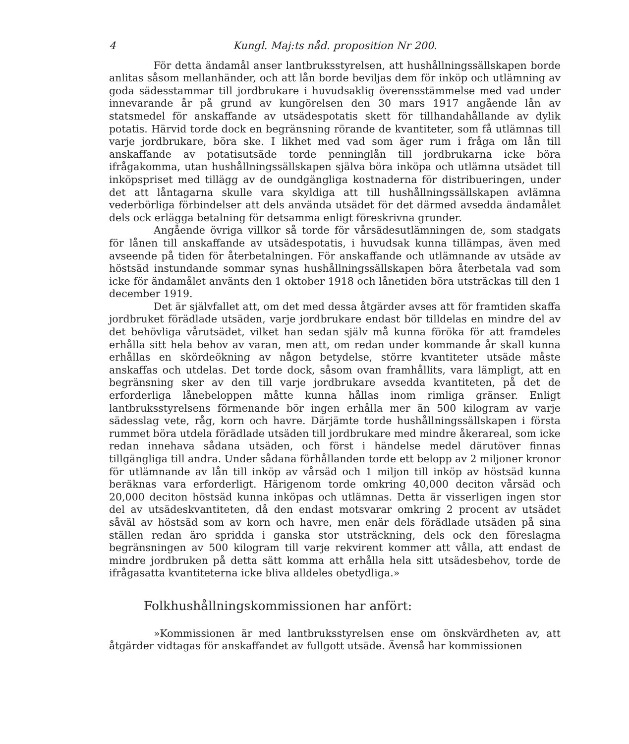4 Kungl. Maj:ts nåd. proposition Nr 200.
För detta ändamål anser lantbruksstyrelsen, att hushållningssällskapen borde anlitas såsom mellanhänder, och att lån borde beviljas dem för inköp och utlämning av goda sädesstammar till jordbrukare i huvudsaklig överensstämmelse med vad under innevarande år på grund av kungörelsen den 30 mars 1917 angående lån av statsmedel för anskaffande av utsädespotatis skett för tillhandahållande av dylik potatis. Härvid torde dock en begränsning rörande de kvantiteter, som få utlämnas till varje jordbrukare, böra ske. I likhet med vad som äger rum i fråga om lån till anskaffande av potatisutsäde torde penninglån till jordbrukarna icke böra ifrågakomma, utan hushållningssällskapen själva böra inköpa och utlämna utsädet till inköpspriset med tillägg av de oundgängliga kostnaderna för distribueringen, under det att låntagarna skulle vara skyldiga att till hushållningssällskapen avlämna vederbörliga förbindelser att dels använda utsädet för det därmed avsedda ändamålet dels ock erlägga betalning för detsamma enligt föreskrivna grunder.
Angående övriga villkor så torde för vårsädesutlämningen de, som stadgats för lånen till anskaffande av utsädespotatis, i huvudsak kunna tillämpas, även med avseende på tiden för återbetalningen. För anskaffande och utlämnande av utsäde av höstsäd instundande sommar synas hushållningssällskapen böra återbetala vad som icke för ändamålet använts den 1 oktober 1918 och lånetiden böra utsträckas till den 1 december 1919.
Det är självfallet att, om det med dessa åtgärder avses att för framtiden skaffa jordbruket förädlade utsäden, varje jordbrukare endast bör tilldelas en mindre del av det behövliga vårutsädet, vilket han sedan själv må kunna föröka för att framdeles erhålla sitt hela behov av varan, men att, om redan under kommande år skall kunna erhållas en skördeökning av någon betydelse, större kvantiteter utsäde måste anskaffas och utdelas. Det torde dock, såsom ovan framhållits, vara lämpligt, att en begränsning sker av den till varje jordbrukare avsedda kvantiteten, på det de erforderliga lånebeloppen måtte kunna hållas inom rimliga gränser. Enligt lantbruksstyrelsens förmenande bör ingen erhålla mer än 500 kilogram av varje sädesslag vete, råg, korn och havre. Därjämte torde hushållningssällskapen i första rummet böra utdela förädlade utsäden till jordbrukare med mindre åkerareal, som icke redan innehava sådana utsäden, och först i händelse medel därutöver finnas tillgängliga till andra. Under sådana förhållanden torde ett belopp av 2 miljoner kronor för utlämnande av lån till inköp av vårsäd och 1 miljon till inköp av höstsäd kunna beräknas vara erforderligt. Härigenom torde omkring 40,000 deciton vårsäd och 20,000 deciton höstsäd kunna inköpas och utlämnas. Detta är visserligen ingen stor del av utsädeskvantiteten, då den endast motsvarar omkring 2 procent av utsädet såväl av höstsäd som av korn och havre, men enär dels förädlade utsäden på sina ställen redan äro spridda i ganska stor utsträckning, dels ock den föreslagna begränsningen av 500 kilogram till varje rekvirent kommer att vålla, att endast de mindre jordbruken på detta sätt komma att erhålla hela sitt utsädesbehov, torde de ifrågasatta kvantiteterna icke bliva alldeles obetydliga.»
Folkhushållningskommissionen har anfört:
»Kommissionen är med lantbruksstyrelsen ense om önskvärdheten av, att åtgärder vidtagas för anskaffandet av fullgott utsäde. Ävenså har kommissionen